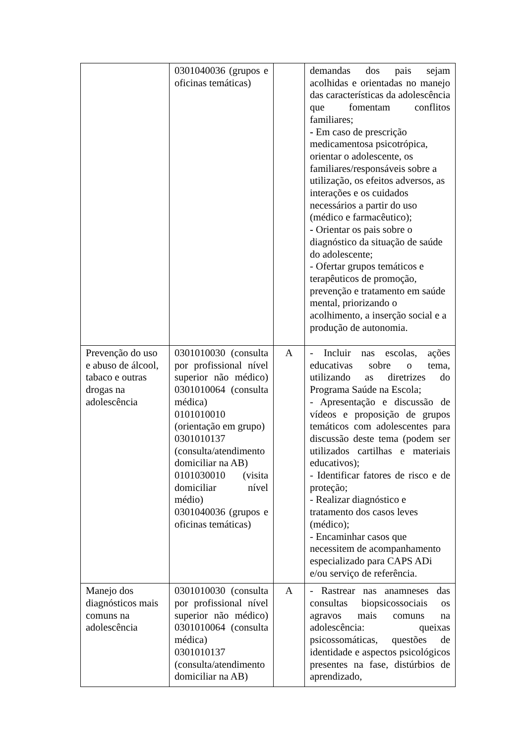| | 0301040036 (grupos e oficinas temáticas) | | demandas dos pais sejam acolhidas e orientadas no manejo das características da adolescência que fomentam conflitos familiares; - Em caso de prescrição medicamentosa psicotrópica, orientar o adolescente, os familiares/responsáveis sobre a utilização, os efeitos adversos, as interações e os cuidados necessários a partir do uso (médico e farmacêutico); - Orientar os pais sobre o diagnóstico da situação de saúde do adolescente; - Ofertar grupos temáticos e terapêuticos de promoção, prevenção e tratamento em saúde mental, priorizando o acolhimento, a inserção social e a produção de autonomia. |
| Prevenção do uso e abuso de álcool, tabaco e outras drogas na adolescência | 0301010030 (consulta por profissional nível superior não médico) 0301010064 (consulta médica) 0101010010 (orientação em grupo) 0301010137 (consulta/atendimento domiciliar na AB) 0101030010 (visita domiciliar nível médio) 0301040036 (grupos e oficinas temáticas) | A | - Incluir nas escolas, ações educativas sobre o tema, utilizando as diretrizes do Programa Saúde na Escola; - Apresentação e discussão de vídeos e proposição de grupos temáticos com adolescentes para discussão deste tema (podem ser utilizados cartilhas e materiais educativos); - Identificar fatores de risco e de proteção; - Realizar diagnóstico e tratamento dos casos leves (médico); - Encaminhar casos que necessitem de acompanhamento especializado para CAPS ADi e/ou serviço de referência. |
| Manejo dos diagnósticos mais comuns na adolescência | 0301010030 (consulta por profissional nível superior não médico) 0301010064 (consulta médica) 0301010137 (consulta/atendimento domiciliar na AB) | A | - Rastrear nas anamneses das consultas biopsicossociais os agravos mais comuns na adolescência: queixas psicossomáticas, questões de identidade e aspectos psicológicos presentes na fase, distúrbios de aprendizado, |